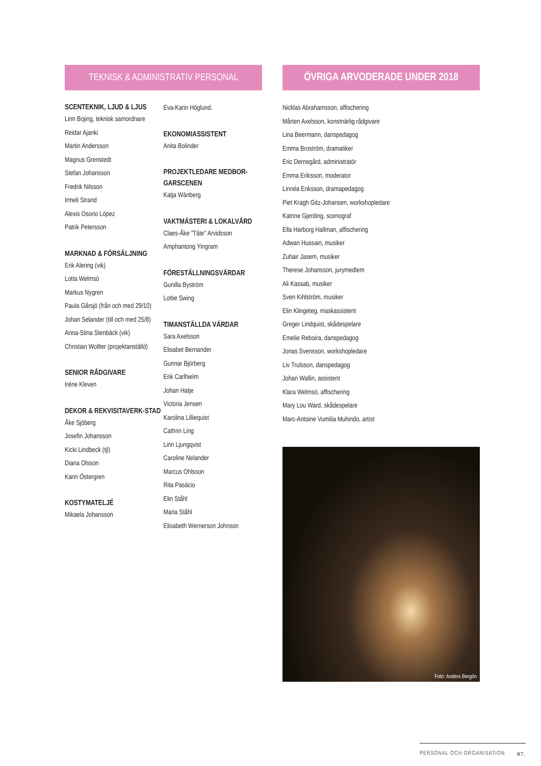TEKNISK & ADMINISTRATIV PERSONAL
SCENTEKNIK, LJUD & LJUS
Linn Bojing, teknisk samordnare
Reidar Ajanki
Martin Andersson
Magnus Grenstedt
Stefan Johansson
Fredrik Nilsson
Irmeli Strand
Alexis Osorio López
Patrik Petersson
MARKNAD & FÖRSÄLJNING
Erik Alering (vik)
Lotta Welmsö
Markus Nygren
Paula Gårsjö (från och med 29/10) Johan Selander (till och med 25/8)
Anna-Stina Stenbäck (vik)
Christian Wollter (projektanställd)
SENIOR RÅDGIVARE
Iréne Kleven
DEKOR & REKVISITAVERK-STAD
Åke Sjöberg
Josefin Johansson
Kicki Lindbeck (tjl)
Diana Olsson
Karin Östergren
KOSTYMATELJÉ
Mikaela Johansson
Eva-Karin Höglund.
EKONOMIASSISTENT
Anita Bolinder
PROJEKTLEDARE MEDBOR-GARSCENEN
Katja Wänberg
VAKTMÄSTERI & LOKALVÅRD
Claes-Åke ”Tâte” Arvidsson
Amphantong Yingram
FÖRESTÄLLNINGSVÄRDAR
Gunilla Byström
Lottie Swing
TIMANSTÄLLDA VÄRDAR
Sara Axelsson
Elisabet Bernander
Gunnar Björberg
Erik Carlhielm
Johan Hatje
Victoria Jensen
Karolina Lilliequist
Cathrin Ling
Linn Ljungqvist
Caroline Nelander
Marcus Ohlsson
Rita Pasàcio
Elin Ståhl
Maria Ståhl
Elisabeth Wernerson Johnson
ÖVRIGA ARVODERADE UNDER 2018
Nicklas Abrahamsson, affischering
Mårten Axelsson, konstnärlig rådgivare
Lina Beermann, danspedagog
Emma Broström, dramatiker
Eric Dernegård, administratör
Emma Eriksson, moderator
Linnéa Eriksson, dramapedagog
Piet Kragh Gitz-Johansen, workshopledare
Katrine Gjerding, scenograf
Ella Harborg Hallman, affischering
Adwan Hussain, musiker
Zuhair Jasem, musiker
Therese Johansson, jurymedlem
Ali Kassab, musiker
Sven Kihlström, musiker
Elin Klingeteg, maskassistent
Greger Lindquist, skådespelare
Emelie Reboira, danspedagog
Jonas Svensson, workshopledare
Liv Trulsson, danspedagog
Johan Wallin, assistent
Klara Welmsö, affischering
Mary Lou Ward, skådespelare
Marc-Antoine Vumilia Muhindo, artist
Foto: Anders Bergön
PERSONAL OCH ORGANISATION 07.